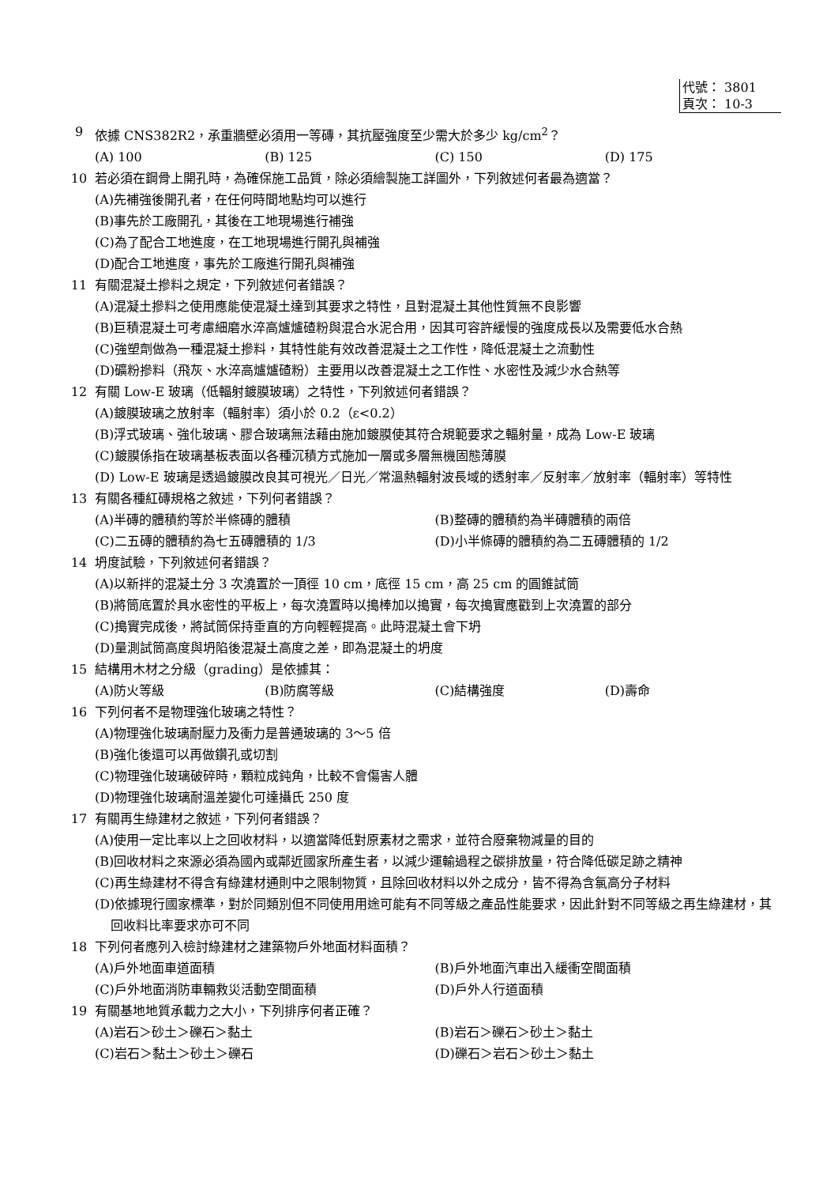代號： 3801
頁次： 10-3
9 依據 CNS382R2，承重牆壁必須用一等磚，其抗壓強度至少需大於多少 kg/cm<sup>2</sup>？
(A) 100 (B) 125 (C) 150 (D) 175
10 若必須在鋼骨上開孔時，為確保施工品質，除必須繪製施工詳圖外，下列敘述何者最為適當？
(A)先補強後開孔者，在任何時間地點均可以進行
(B)事先於工廠開孔，其後在工地現場進行補強
(C)為了配合工地進度，在工地現場進行開孔與補強
(D)配合工地進度，事先於工廠進行開孔與補強
11 有關混凝土摻料之規定，下列敘述何者錯誤？
(A)混凝土摻料之使用應能使混凝土達到其要求之特性，且對混凝土其他性質無不良影響
(B)巨積混凝土可考慮細磨水淬高爐爐碴粉與混合水泥合用，因其可容許緩慢的強度成長以及需要低水合熱
(C)強塑劑做為一種混凝土摻料，其特性能有效改善混凝土之工作性，降低混凝土之流動性
(D)礦粉摻料（飛灰、水淬高爐爐碴粉）主要用以改善混凝土之工作性、水密性及減少水合熱等
12 有關 Low-E 玻璃（低輻射鍍膜玻璃）之特性，下列敘述何者錯誤？
(A)鍍膜玻璃之放射率（輻射率）須小於 0.2（ε<0.2）
(B)浮式玻璃、強化玻璃、膠合玻璃無法藉由施加鍍膜使其符合規範要求之輻射量，成為 Low-E 玻璃
(C)鍍膜係指在玻璃基板表面以各種沉積方式施加一層或多層無機固態薄膜
(D) Low-E 玻璃是透過鍍膜改良其可視光／日光／常溫熱輻射波長域的透射率／反射率／放射率（輻射率）等特性
13 有關各種紅磚規格之敘述，下列何者錯誤？
(A)半磚的體積約等於半條磚的體積 (B)整磚的體積約為半磚體積的兩倍
(C)二五磚的體積約為七五磚體積的 1/3 (D)小半條磚的體積約為二五磚體積的 1/2
14 坍度試驗，下列敘述何者錯誤？
(A)以新拌的混凝土分 3 次澆置於一頂徑 10 cm，底徑 15 cm，高 25 cm 的圓錐試筒
(B)將筒底置於具水密性的平板上，每次澆置時以搗棒加以搗實，每次搗實應戳到上次澆置的部分
(C)搗實完成後，將試筒保持垂直的方向輕輕提高。此時混凝土會下坍
(D)量測試筒高度與坍陷後混凝土高度之差，即為混凝土的坍度
15 結構用木材之分級（grading）是依據其：
(A)防火等級 (B)防腐等級 (C)結構強度 (D)壽命
16 下列何者不是物理強化玻璃之特性？
(A)物理強化玻璃耐壓力及衝力是普通玻璃的 3～5 倍
(B)強化後還可以再做鑽孔或切割
(C)物理強化玻璃破碎時，顆粒成鈍角，比較不會傷害人體
(D)物理強化玻璃耐溫差變化可達攝氏 250 度
17 有關再生綠建材之敘述，下列何者錯誤？
(A)使用一定比率以上之回收材料，以適當降低對原素材之需求，並符合廢棄物減量的目的
(B)回收材料之來源必須為國內或鄰近國家所產生者，以減少運輸過程之碳排放量，符合降低碳足跡之精神
(C)再生綠建材不得含有綠建材通則中之限制物質，且除回收材料以外之成分，皆不得為含氯高分子材料
(D)依據現行國家標準，對於同類別但不同使用用途可能有不同等級之產品性能要求，因此針對不同等級之再生綠建材，其回收料比率要求亦可不同
18 下列何者應列入檢討綠建材之建築物戶外地面材料面積？
(A)戶外地面車道面積 (B)戶外地面汽車出入緩衝空間面積
(C)戶外地面消防車輛救災活動空間面積 (D)戶外人行道面積
19 有關基地地質承載力之大小，下列排序何者正確？
(A)岩石＞砂土＞礫石＞黏土 (B)岩石＞礫石＞砂土＞黏土
(C)岩石＞黏土＞砂土＞礫石 (D)礫石＞岩石＞砂土＞黏土